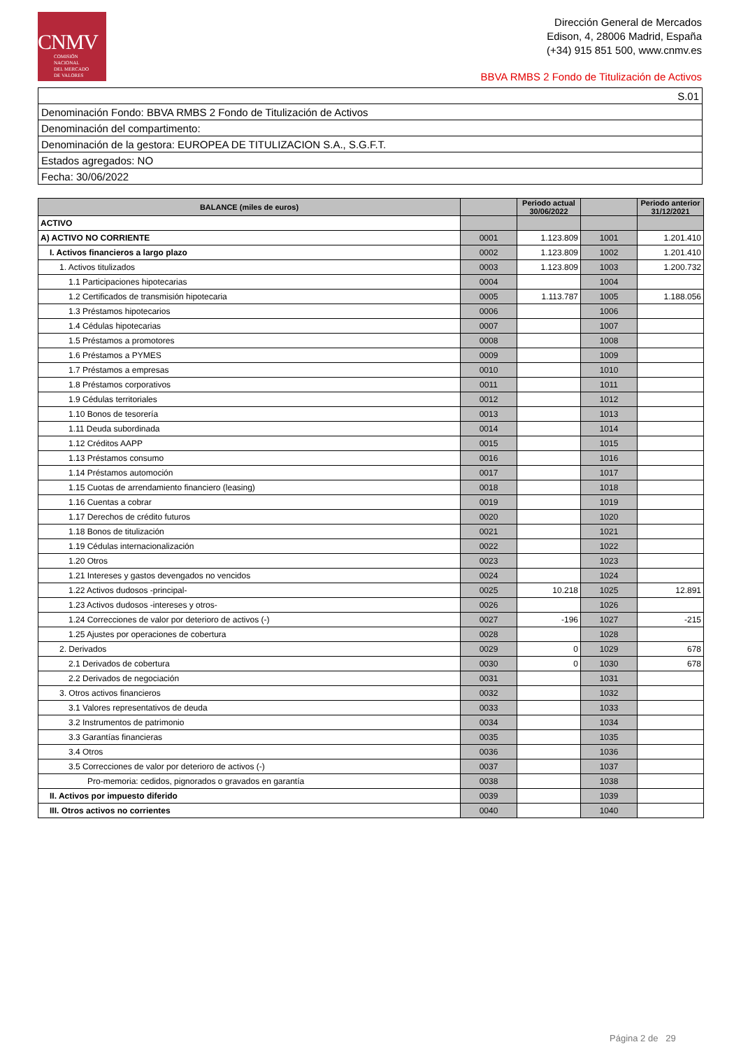CNMV
COMISIÓN
NACIONAL
DEL MERCADO
DE VALORES
Dirección General de Mercados
Edison, 4, 28006 Madrid, España
(+34) 915 851 500, www.cnmv.es
BBVA RMBS 2 Fondo de Titulización de Activos
| S.01 |
| Denominación Fondo: BBVA RMBS 2 Fondo de Titulización de Activos |
| Denominación del compartimento: |
| Denominación de la gestora: EUROPEA DE TITULIZACION S.A., S.G.F.T. |
| Estados agregados: NO |
| Fecha: 30/06/2022 |
| BALANCE (miles de euros) | | Periodo actual 30/06/2022 | | Periodo anterior 31/12/2021 |
| --- | --- | --- | --- | --- |
| ACTIVO | | | | |
| A) ACTIVO NO CORRIENTE | 0001 | 1.123.809 | 1001 | 1.201.410 |
| I. Activos financieros a largo plazo | 0002 | 1.123.809 | 1002 | 1.201.410 |
| 1. Activos titulizados | 0003 | 1.123.809 | 1003 | 1.200.732 |
| 1.1 Participaciones hipotecarias | 0004 | | 1004 | |
| 1.2 Certificados de transmisión hipotecaria | 0005 | 1.113.787 | 1005 | 1.188.056 |
| 1.3 Préstamos hipotecarios | 0006 | | 1006 | |
| 1.4 Cédulas hipotecarias | 0007 | | 1007 | |
| 1.5 Préstamos a promotores | 0008 | | 1008 | |
| 1.6 Préstamos a PYMES | 0009 | | 1009 | |
| 1.7 Préstamos a empresas | 0010 | | 1010 | |
| 1.8 Préstamos corporativos | 0011 | | 1011 | |
| 1.9 Cédulas territoriales | 0012 | | 1012 | |
| 1.10 Bonos de tesorería | 0013 | | 1013 | |
| 1.11 Deuda subordinada | 0014 | | 1014 | |
| 1.12 Créditos AAPP | 0015 | | 1015 | |
| 1.13 Préstamos consumo | 0016 | | 1016 | |
| 1.14 Préstamos automoción | 0017 | | 1017 | |
| 1.15 Cuotas de arrendamiento financiero (leasing) | 0018 | | 1018 | |
| 1.16 Cuentas a cobrar | 0019 | | 1019 | |
| 1.17 Derechos de crédito futuros | 0020 | | 1020 | |
| 1.18 Bonos de titulización | 0021 | | 1021 | |
| 1.19 Cédulas internacionalización | 0022 | | 1022 | |
| 1.20 Otros | 0023 | | 1023 | |
| 1.21 Intereses y gastos devengados no vencidos | 0024 | | 1024 | |
| 1.22 Activos dudosos -principal- | 0025 | 10.218 | 1025 | 12.891 |
| 1.23 Activos dudosos -intereses y otros- | 0026 | | 1026 | |
| 1.24 Correcciones de valor por deterioro de activos (-) | 0027 | -196 | 1027 | -215 |
| 1.25 Ajustes por operaciones de cobertura | 0028 | | 1028 | |
| 2. Derivados | 0029 | 0 | 1029 | 678 |
| 2.1 Derivados de cobertura | 0030 | 0 | 1030 | 678 |
| 2.2 Derivados de negociación | 0031 | | 1031 | |
| 3. Otros activos financieros | 0032 | | 1032 | |
| 3.1 Valores representativos de deuda | 0033 | | 1033 | |
| 3.2 Instrumentos de patrimonio | 0034 | | 1034 | |
| 3.3 Garantías financieras | 0035 | | 1035 | |
| 3.4 Otros | 0036 | | 1036 | |
| 3.5 Correcciones de valor por deterioro de activos (-) | 0037 | | 1037 | |
| Pro-memoria: cedidos, pignorados o gravados en garantía | 0038 | | 1038 | |
| II. Activos por impuesto diferido | 0039 | | 1039 | |
| III. Otros activos no corrientes | 0040 | | 1040 | |
Página 2 de 29